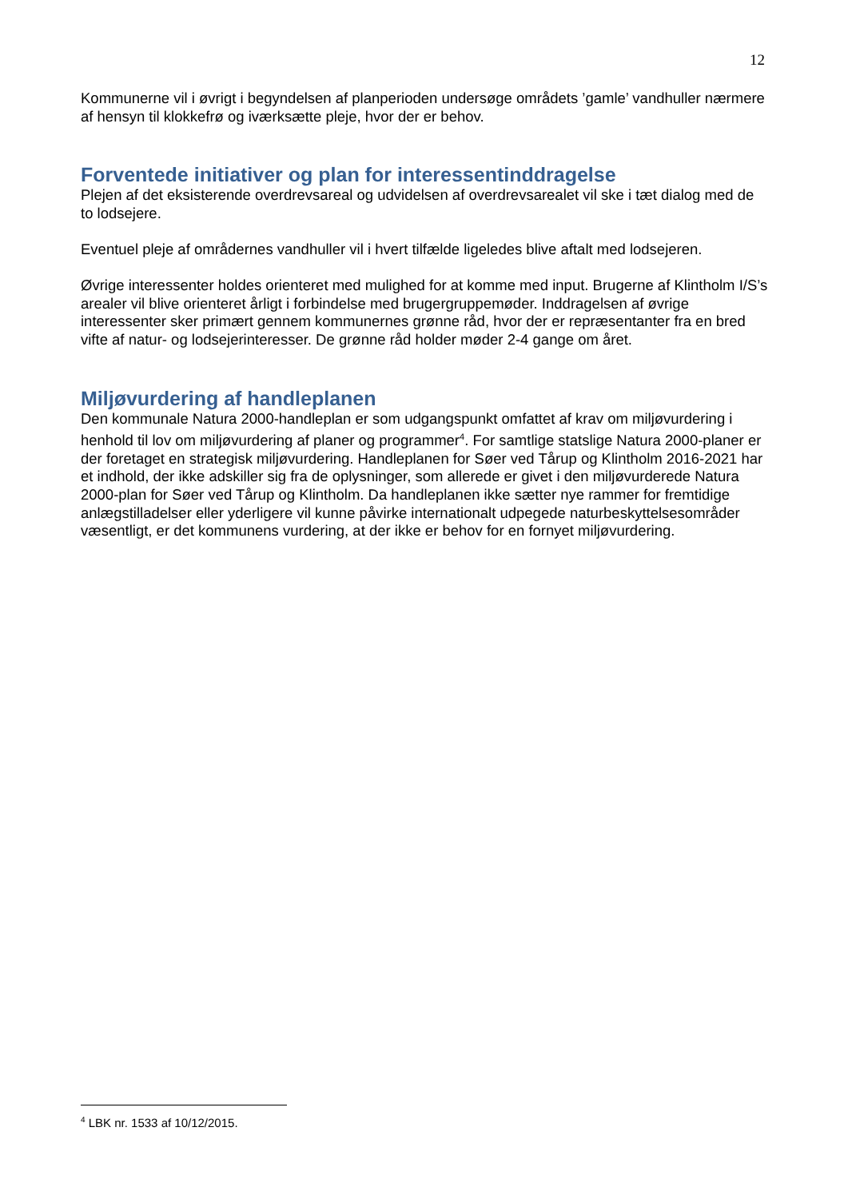12
Kommunerne vil i øvrigt i begyndelsen af planperioden undersøge områdets ’gamle’ vandhuller nærmere af hensyn til klokkefrø og iværksætte pleje, hvor der er behov.
Forventede initiativer og plan for interessentinddragelse
Plejen af det eksisterende overdrevsareal og udvidelsen af overdrevsarealet vil ske i tæt dialog med de to lodsejere.
Eventuel pleje af områdernes vandhuller vil i hvert tilfælde ligeledes blive aftalt med lodsejeren.
Øvrige interessenter holdes orienteret med mulighed for at komme med input. Brugerne af Klintholm I/S’s arealer vil blive orienteret årligt i forbindelse med brugergruppemøder. Inddragelsen af øvrige interessenter sker primært gennem kommunernes grønne råd, hvor der er repræsentanter fra en bred vifte af natur- og lodsejerinteresser. De grønne råd holder møder 2-4 gange om året.
Miljøvurdering af handleplanen
Den kommunale Natura 2000-handleplan er som udgangspunkt omfattet af krav om miljøvurdering i henhold til lov om miljøvurdering af planer og programmer<sup>4</sup>. For samtlige statslige Natura 2000-planer er der foretaget en strategisk miljøvurdering. Handleplanen for Søer ved Tårup og Klintholm 2016-2021 har et indhold, der ikke adskiller sig fra de oplysninger, som allerede er givet i den miljøvurderede Natura 2000-plan for Søer ved Tårup og Klintholm. Da handleplanen ikke sætter nye rammer for fremtidige anlægstilladelser eller yderligere vil kunne påvirke internationalt udpegede naturbeskyttelsesområder væsentligt, er det kommunens vurdering, at der ikke er behov for en fornyet miljøvurdering.
<sup>4</sup> LBK nr. 1533 af 10/12/2015.